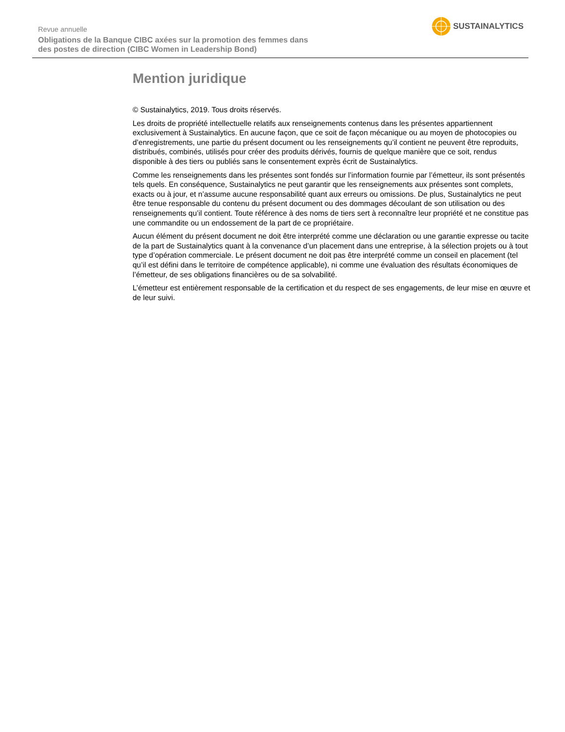Revue annuelle
Obligations de la Banque CIBC axées sur la promotion des femmes dans
des postes de direction (CIBC Women in Leadership Bond)
SUSTAINALYTICS
Mention juridique
© Sustainalytics, 2019. Tous droits réservés.
Les droits de propriété intellectuelle relatifs aux renseignements contenus dans les présentes appartiennent exclusivement à Sustainalytics. En aucune façon, que ce soit de façon mécanique ou au moyen de photocopies ou d’enregistrements, une partie du présent document ou les renseignements qu’il contient ne peuvent être reproduits, distribués, combinés, utilisés pour créer des produits dérivés, fournis de quelque manière que ce soit, rendus disponible à des tiers ou publiés sans le consentement exprès écrit de Sustainalytics.
Comme les renseignements dans les présentes sont fondés sur l’information fournie par l’émetteur, ils sont présentés tels quels. En conséquence, Sustainalytics ne peut garantir que les renseignements aux présentes sont complets, exacts ou à jour, et n’assume aucune responsabilité quant aux erreurs ou omissions. De plus, Sustainalytics ne peut être tenue responsable du contenu du présent document ou des dommages découlant de son utilisation ou des renseignements qu’il contient. Toute référence à des noms de tiers sert à reconnaître leur propriété et ne constitue pas une commandite ou un endossement de la part de ce propriétaire.
Aucun élément du présent document ne doit être interprété comme une déclaration ou une garantie expresse ou tacite de la part de Sustainalytics quant à la convenance d’un placement dans une entreprise, à la sélection projets ou à tout type d’opération commerciale. Le présent document ne doit pas être interprété comme un conseil en placement (tel qu’il est défini dans le territoire de compétence applicable), ni comme une évaluation des résultats économiques de l’émetteur, de ses obligations financières ou de sa solvabilité.
L’émetteur est entièrement responsable de la certification et du respect de ses engagements, de leur mise en œuvre et de leur suivi.